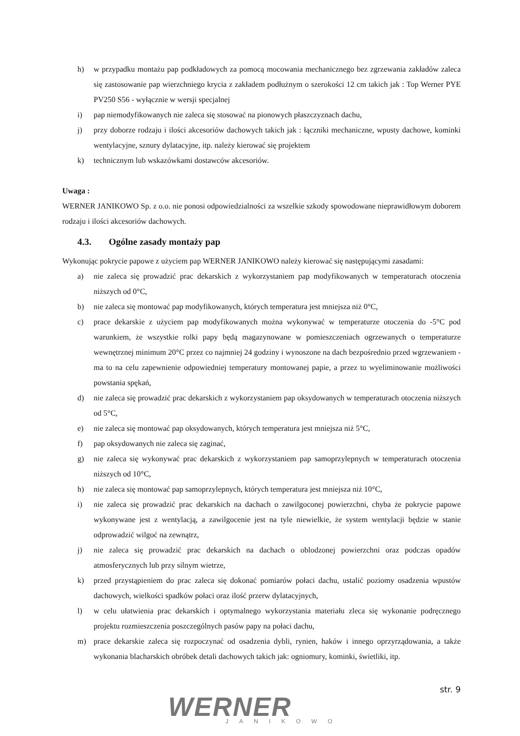h) w przypadku montażu pap podkładowych za pomocą mocowania mechanicznego bez zgrzewania zakładów zaleca się zastosowanie pap wierzchniego krycia z zakładem podłużnym o szerokości 12 cm takich jak : Top Werner PYE PV250 S56 - wyłącznie w wersji specjalnej
i) pap niemodyfikowanych nie zaleca się stosować na pionowych płaszczyznach dachu,
j) przy doborze rodzaju i ilości akcesoriów dachowych takich jak : łączniki mechaniczne, wpusty dachowe, kominki wentylacyjne, sznury dylatacyjne, itp. należy kierować się projektem
k) technicznym lub wskazówkami dostawców akcesoriów.
Uwaga :
WERNER JANIKOWO Sp. z o.o. nie ponosi odpowiedzialności za wszelkie szkody spowodowane nieprawidłowym doborem rodzaju i ilości akcesoriów dachowych.
4.3. Ogólne zasady montaży pap
Wykonując pokrycie papowe z użyciem pap WERNER JANIKOWO należy kierować się następującymi zasadami:
a) nie zaleca się prowadzić prac dekarskich z wykorzystaniem pap modyfikowanych w temperaturach otoczenia niższych od 0°C,
b) nie zaleca się montować pap modyfikowanych, których temperatura jest mniejsza niż 0°C,
c) prace dekarskie z użyciem pap modyfikowanych można wykonywać w temperaturze otoczenia do -5°C pod warunkiem, że wszystkie rolki papy będą magazynowane w pomieszczeniach ogrzewanych o temperaturze wewnętrznej minimum 20°C przez co najmniej 24 godziny i wynoszone na dach bezpośrednio przed wgrzewaniem - ma to na celu zapewnienie odpowiedniej temperatury montowanej papie, a przez to wyeliminowanie możliwości powstania spękań,
d) nie zaleca się prowadzić prac dekarskich z wykorzystaniem pap oksydowanych w temperaturach otoczenia niższych od 5°C,
e) nie zaleca się montować pap oksydowanych, których temperatura jest mniejsza niż 5°C,
f) pap oksydowanych nie zaleca się zaginać,
g) nie zaleca się wykonywać prac dekarskich z wykorzystaniem pap samoprzylepnych w temperaturach otoczenia niższych od 10°C,
h) nie zaleca się montować pap samoprzylepnych, których temperatura jest mniejsza niż 10°C,
i) nie zaleca się prowadzić prac dekarskich na dachach o zawilgoconej powierzchni, chyba że pokrycie papowe wykonywane jest z wentylacją, a zawilgocenie jest na tyle niewielkie, że system wentylacji będzie w stanie odprowadzić wilgoć na zewnątrz,
j) nie zaleca się prowadzić prac dekarskich na dachach o oblodzonej powierzchni oraz podczas opadów atmosferycznych lub przy silnym wietrze,
k) przed przystąpieniem do prac zaleca się dokonać pomiarów połaci dachu, ustalić poziomy osadzenia wpustów dachowych, wielkości spadków połaci oraz ilość przerw dylatacyjnych,
l) w celu ułatwienia prac dekarskich i optymalnego wykorzystania materiału zleca się wykonanie podręcznego projektu rozmieszczenia poszczególnych pasów papy na połaci dachu,
m) prace dekarskie zaleca się rozpoczynać od osadzenia dybli, rynien, haków i innego oprzyrządowania, a także wykonania blacharskich obróbek detali dachowych takich jak: ogniomury, kominki, świetliki, itp.
WERNER JANIKOWO
str. 9